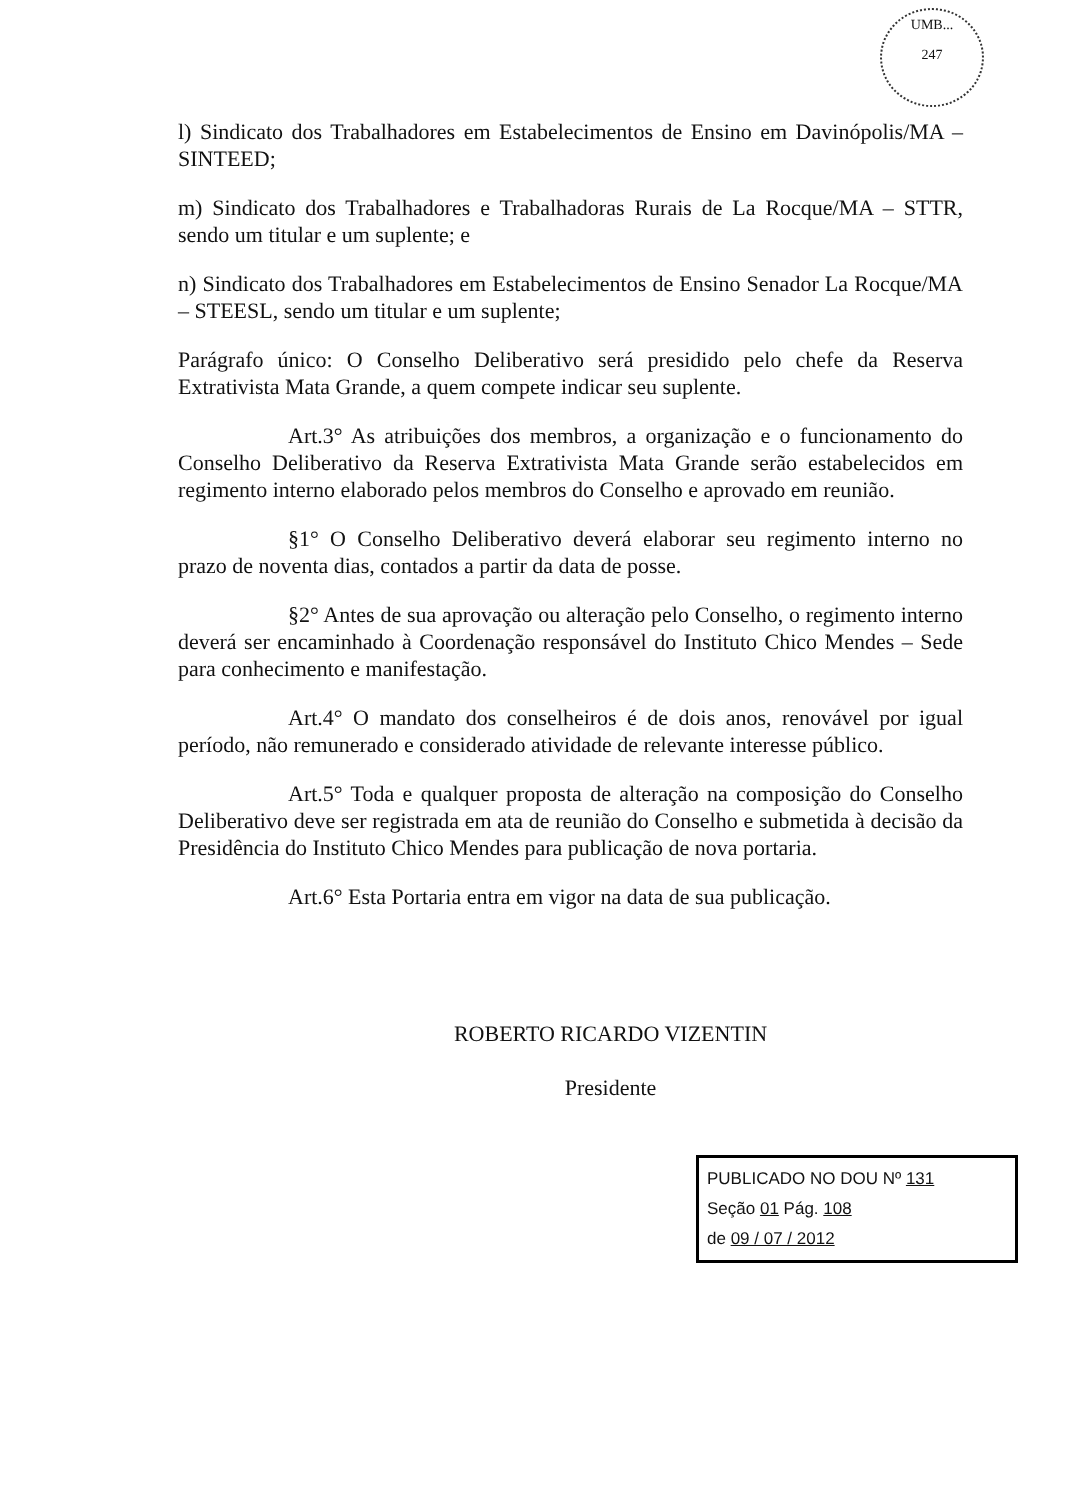UMB...
247
l) Sindicato dos Trabalhadores em Estabelecimentos de Ensino em Davinópolis/MA – SINTEED;
m) Sindicato dos Trabalhadores e Trabalhadoras Rurais de La Rocque/MA – STTR, sendo um titular e um suplente; e
n) Sindicato dos Trabalhadores em Estabelecimentos de Ensino Senador La Rocque/MA – STEESL, sendo um titular e um suplente;
Parágrafo único: O Conselho Deliberativo será presidido pelo chefe da Reserva Extrativista Mata Grande, a quem compete indicar seu suplente.
Art.3° As atribuições dos membros, a organização e o funcionamento do Conselho Deliberativo da Reserva Extrativista Mata Grande serão estabelecidos em regimento interno elaborado pelos membros do Conselho e aprovado em reunião.
§1° O Conselho Deliberativo deverá elaborar seu regimento interno no prazo de noventa dias, contados a partir da data de posse.
§2° Antes de sua aprovação ou alteração pelo Conselho, o regimento interno deverá ser encaminhado à Coordenação responsável do Instituto Chico Mendes – Sede para conhecimento e manifestação.
Art.4° O mandato dos conselheiros é de dois anos, renovável por igual período, não remunerado e considerado atividade de relevante interesse público.
Art.5° Toda e qualquer proposta de alteração na composição do Conselho Deliberativo deve ser registrada em ata de reunião do Conselho e submetida à decisão da Presidência do Instituto Chico Mendes para publicação de nova portaria.
Art.6° Esta Portaria entra em vigor na data de sua publicação.
ROBERTO RICARDO VIZENTIN
Presidente
PUBLICADO NO DOU Nº 131
Seção 01 Pág. 108
de 09 / 07 / 2012